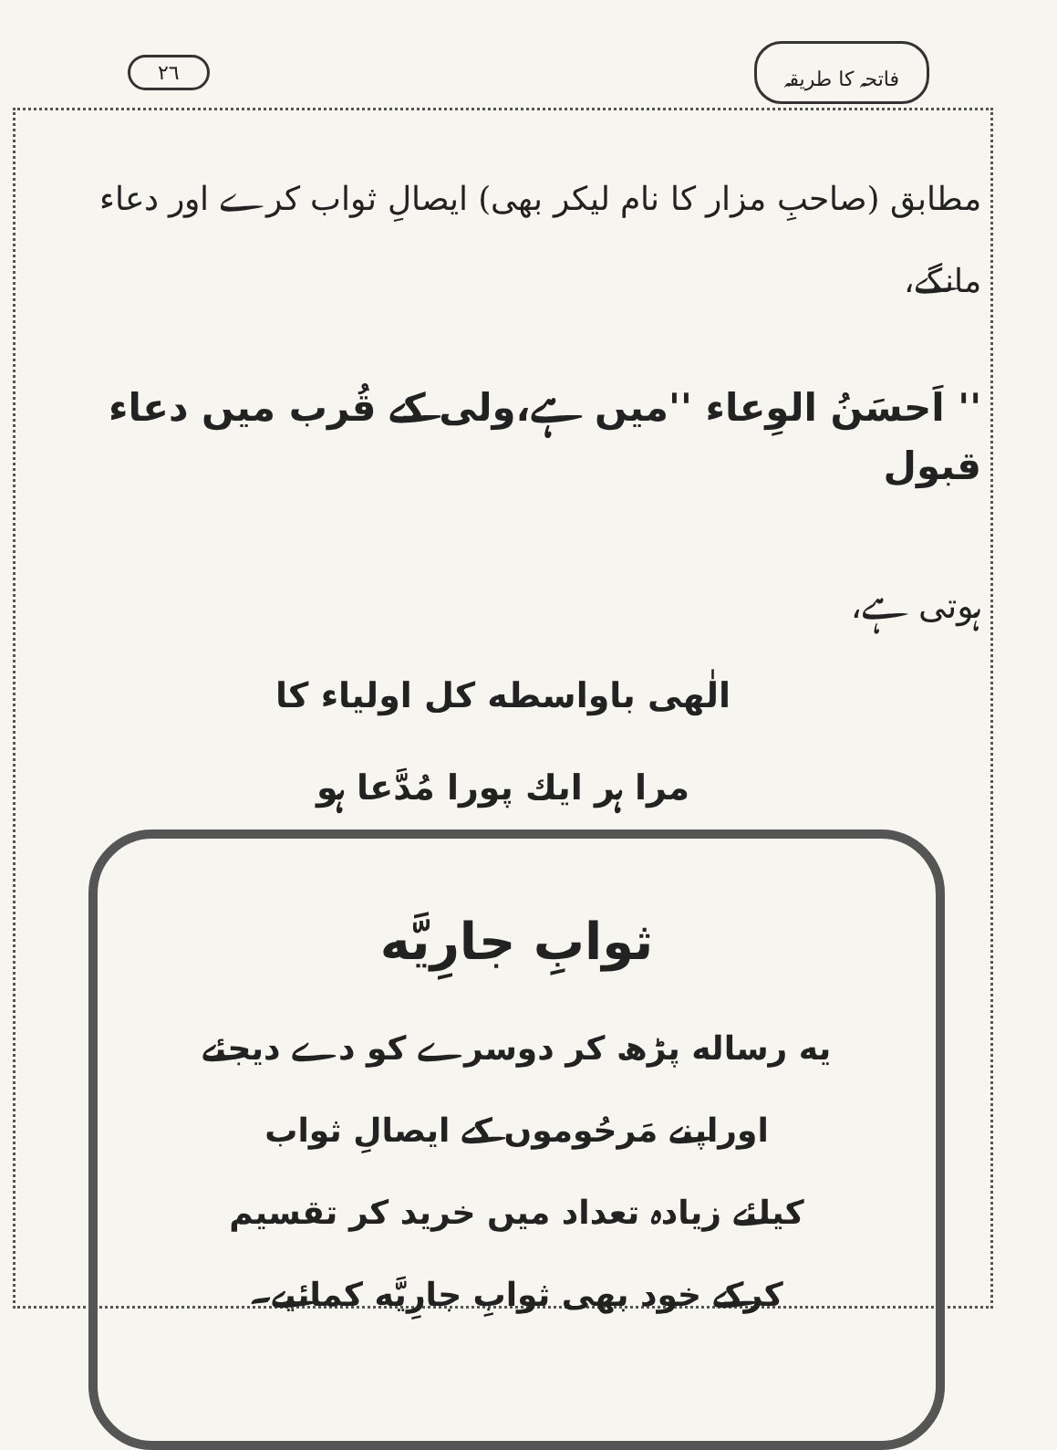فاتحہ کا طریقہ ٢٦
مطابق (صاحبِ مزار کا نام لیکر بھی) ایصالِ ثواب کرے اور دعاء مانگے،
'' اَحسَنُ الوِعاء ''میں ہے،ولی کے قُرب میں دعاء قبول
ہوتی ہے،
الٰهی باواسطه کل اولیاء کا
مرا ہر ایك پورا مُدَّعا ہو
ثوابِ جارِیَّه
یه رساله پڑھ کر دوسرے کو دے دیجئے
اوراپنے مَرحُوموں کے ایصالِ ثواب
کیلئے زیادہ تعداد میں خرید کر تقسیم
کرکے خود بھی ثوابِ جارِیَّه کمائیے۔